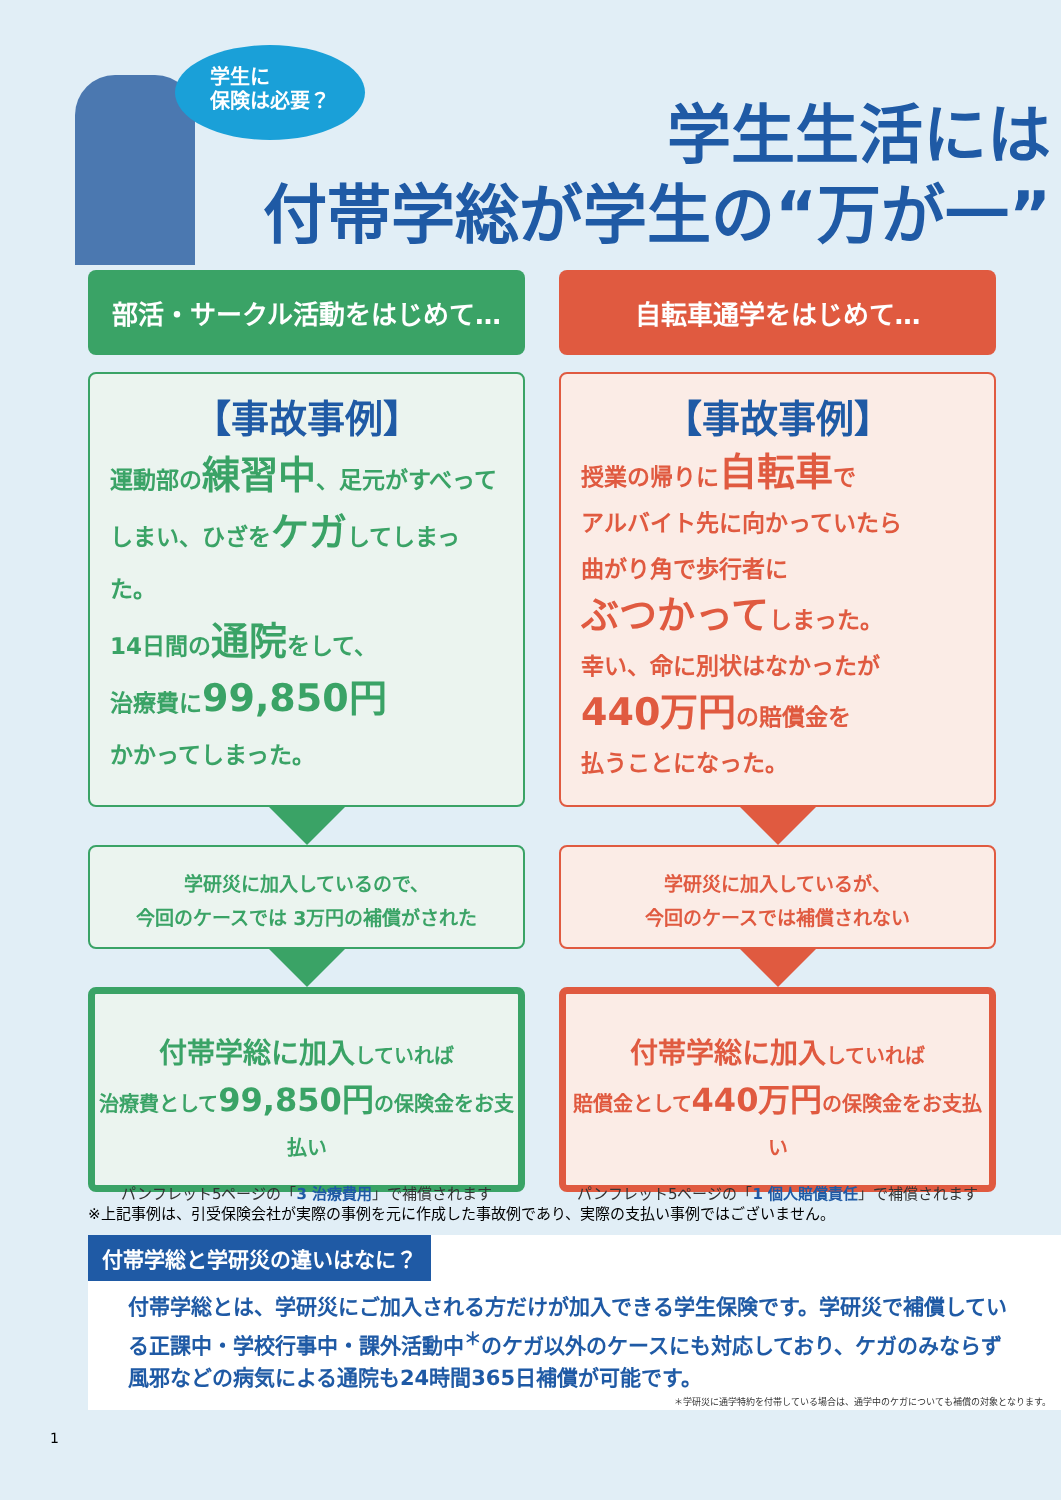学生に
保険は必要？
学生生活には
付帯学総が学生の“万が一”
部活・サークル活動をはじめて…
【事故事例】
運動部の練習中、足元がすべって
しまい、ひざをケガしてしまった。
14日間の通院をして、
治療費に99,850円
かかってしまった。
学研災に加入しているので、
今回のケースでは 3万円の補償がされた
付帯学総に加入していれば
治療費として99,850円の保険金をお支払い
パンフレット5ページの「3 治療費用」で補償されます
自転車通学をはじめて…
【事故事例】
授業の帰りに自転車で
アルバイト先に向かっていたら
曲がり角で歩行者に
ぶつかってしまった。
幸い、命に別状はなかったが
440万円の賠償金を
払うことになった。
学研災に加入しているが、
今回のケースでは補償されない
付帯学総に加入していれば
賠償金として440万円の保険金をお支払い
パンフレット5ページの「1 個人賠償責任」で補償されます
※上記事例は、引受保険会社が実際の事例を元に作成した事故例であり、実際の支払い事例ではございません。
付帯学総と学研災の違いはなに？
付帯学総とは、学研災にご加入される方だけが加入できる学生保険です。学研災で補償している正課中・学校行事中・課外活動中<sup>＊</sup>のケガ以外のケースにも対応しており、ケガのみならず風邪などの病気による通院も24時間365日補償が可能です。
＊学研災に通学特約を付帯している場合は、通学中のケガについても補償の対象となります。
1